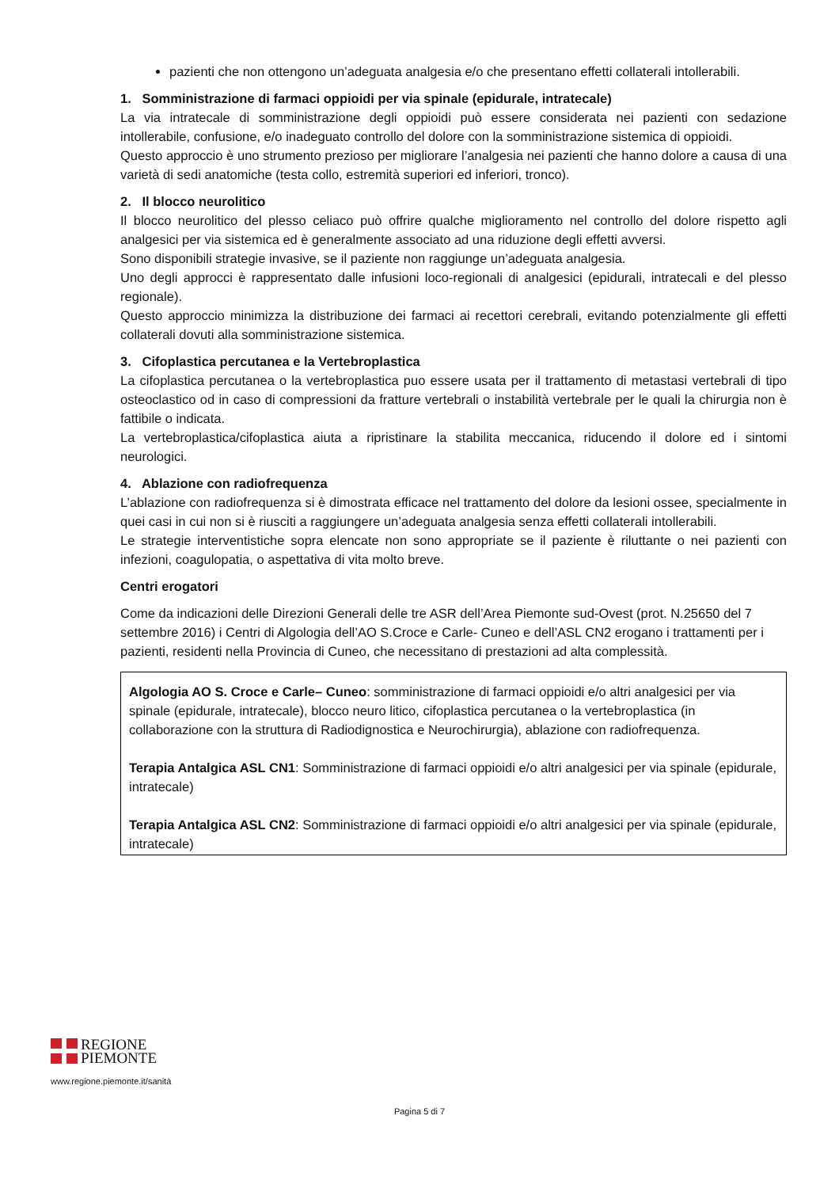pazienti che non ottengono un’adeguata analgesia e/o che presentano effetti collaterali intollerabili.
1. Somministrazione di farmaci oppioidi per via spinale (epidurale, intratecale)
La via intratecale di somministrazione degli oppioidi può essere considerata nei pazienti con sedazione intollerabile, confusione, e/o inadeguato controllo del dolore con la somministrazione sistemica di oppioidi.
Questo approccio è uno strumento prezioso per migliorare l’analgesia nei pazienti che hanno dolore a causa di una varietà di sedi anatomiche (testa collo, estremità superiori ed inferiori, tronco).
2. Il blocco neurolitico
Il blocco neurolitico del plesso celiaco può offrire qualche miglioramento nel controllo del dolore rispetto agli analgesici per via sistemica ed è generalmente associato ad una riduzione degli effetti avversi.
Sono disponibili strategie invasive, se il paziente non raggiunge un’adeguata analgesia.
Uno degli approcci è rappresentato dalle infusioni loco-regionali di analgesici (epidurali, intratecali e del plesso regionale).
Questo approccio minimizza la distribuzione dei farmaci ai recettori cerebrali, evitando potenzialmente gli effetti collaterali dovuti alla somministrazione sistemica.
3. Cifoplastica percutanea e la Vertebroplastica
La cifoplastica percutanea o la vertebroplastica puo essere usata per il trattamento di metastasi vertebrali di tipo osteoclastico od in caso di compressioni da fratture vertebrali o instabilità vertebrale per le quali la chirurgia non è fattibile o indicata.
La vertebroplastica/cifoplastica aiuta a ripristinare la stabilita meccanica, riducendo il dolore ed i sintomi neurologici.
4. Ablazione con radiofrequenza
L’ablazione con radiofrequenza si è dimostrata efficace nel trattamento del dolore da lesioni ossee, specialmente in quei casi in cui non si è riusciti a raggiungere un’adeguata analgesia senza effetti collaterali intollerabili.
Le strategie interventistiche sopra elencate non sono appropriate se il paziente è riluttante o nei pazienti con infezioni, coagulopatia, o aspettativa di vita molto breve.
Centri erogatori
Come da indicazioni delle Direzioni Generali delle tre ASR dell’Area Piemonte sud-Ovest (prot. N.25650 del 7 settembre 2016) i Centri di Algologia dell’AO S.Croce e Carle- Cuneo e dell’ASL CN2 erogano i trattamenti per i pazienti, residenti nella Provincia di Cuneo, che necessitano di prestazioni ad alta complessità.
Algologia AO S. Croce e Carle– Cuneo: somministrazione di farmaci oppioidi e/o altri analgesici per via spinale (epidurale, intratecale), blocco neuro litico, cifoplastica percutanea o la vertebroplastica (in collaborazione con la struttura di Radiodignostica e Neurochirurgia), ablazione con radiofrequenza.
Terapia Antalgica ASL CN1: Somministrazione di farmaci oppioidi e/o altri analgesici per via spinale (epidurale, intratecale)
Terapia Antalgica ASL CN2: Somministrazione di farmaci oppioidi e/o altri analgesici per via spinale (epidurale, intratecale)
REGIONE
PIEMONTE
www.regione.piemonte.it/sanità
Pagina 5 di 7